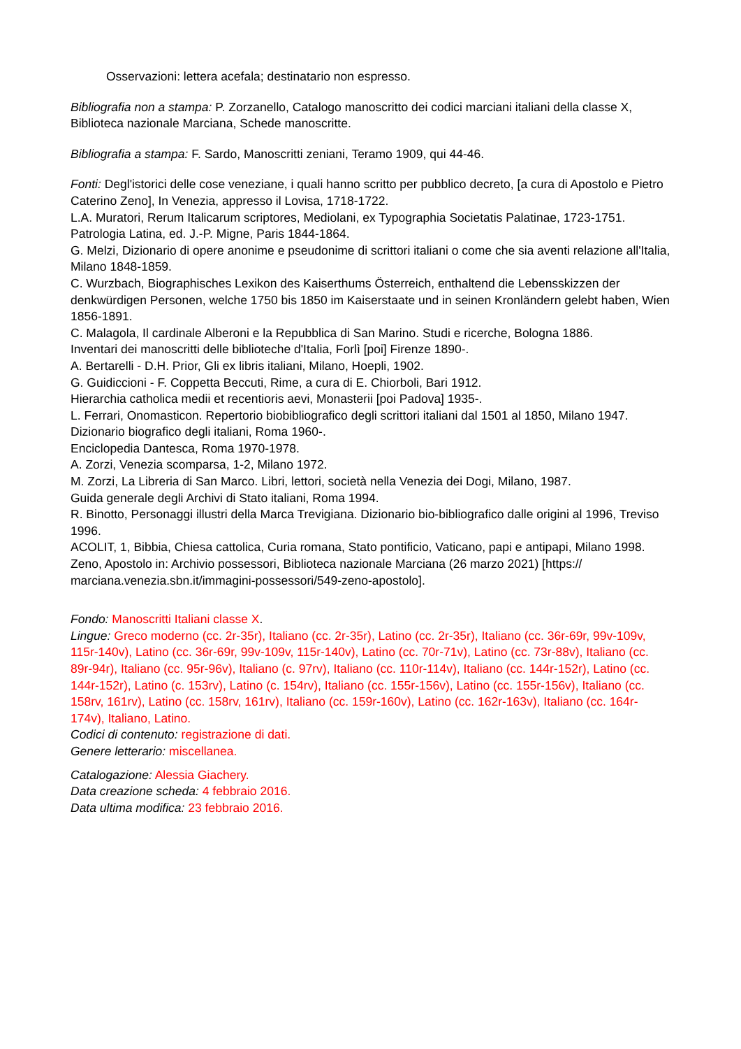Osservazioni: lettera acefala; destinatario non espresso.
Bibliografia non a stampa: P. Zorzanello, Catalogo manoscritto dei codici marciani italiani della classe X, Biblioteca nazionale Marciana, Schede manoscritte.
Bibliografia a stampa: F. Sardo, Manoscritti zeniani, Teramo 1909, qui 44-46.
Fonti: Degl'istorici delle cose veneziane, i quali hanno scritto per pubblico decreto, [a cura di Apostolo e Pietro Caterino Zeno], In Venezia, appresso il Lovisa, 1718-1722.
L.A. Muratori, Rerum Italicarum scriptores, Mediolani, ex Typographia Societatis Palatinae, 1723-1751.
Patrologia Latina, ed. J.-P. Migne, Paris 1844-1864.
G. Melzi, Dizionario di opere anonime e pseudonime di scrittori italiani o come che sia aventi relazione all'Italia, Milano 1848-1859.
C. Wurzbach, Biographisches Lexikon des Kaiserthums Österreich, enthaltend die Lebensskizzen der denkwürdigen Personen, welche 1750 bis 1850 im Kaiserstaate und in seinen Kronländern gelebt haben, Wien 1856-1891.
C. Malagola, Il cardinale Alberoni e la Repubblica di San Marino. Studi e ricerche, Bologna 1886.
Inventari dei manoscritti delle biblioteche d'Italia, Forlì [poi] Firenze 1890-.
A. Bertarelli - D.H. Prior, Gli ex libris italiani, Milano, Hoepli, 1902.
G. Guidiccioni - F. Coppetta Beccuti, Rime, a cura di E. Chiorboli, Bari 1912.
Hierarchia catholica medii et recentioris aevi, Monasterii [poi Padova] 1935-.
L. Ferrari, Onomasticon. Repertorio biobibliografico degli scrittori italiani dal 1501 al 1850, Milano 1947.
Dizionario biografico degli italiani, Roma 1960-.
Enciclopedia Dantesca, Roma 1970-1978.
A. Zorzi, Venezia scomparsa, 1-2, Milano 1972.
M. Zorzi, La Libreria di San Marco. Libri, lettori, società nella Venezia dei Dogi, Milano, 1987.
Guida generale degli Archivi di Stato italiani, Roma 1994.
R. Binotto, Personaggi illustri della Marca Trevigiana. Dizionario bio-bibliografico dalle origini al 1996, Treviso 1996.
ACOLIT, 1, Bibbia, Chiesa cattolica, Curia romana, Stato pontificio, Vaticano, papi e antipapi, Milano 1998.
Zeno, Apostolo in: Archivio possessori, Biblioteca nazionale Marciana (26 marzo 2021) [https:// marciana.venezia.sbn.it/immagini-possessori/549-zeno-apostolo].
Fondo: Manoscritti Italiani classe X.
Lingue: Greco moderno (cc. 2r-35r), Italiano (cc. 2r-35r), Latino (cc. 2r-35r), Italiano (cc. 36r-69r, 99v-109v, 115r-140v), Latino (cc. 36r-69r, 99v-109v, 115r-140v), Latino (cc. 70r-71v), Latino (cc. 73r-88v), Italiano (cc. 89r-94r), Italiano (cc. 95r-96v), Italiano (c. 97rv), Italiano (cc. 110r-114v), Italiano (cc. 144r-152r), Latino (cc. 144r-152r), Latino (c. 153rv), Latino (c. 154rv), Italiano (cc. 155r-156v), Latino (cc. 155r-156v), Italiano (cc. 158rv, 161rv), Latino (cc. 158rv, 161rv), Italiano (cc. 159r-160v), Latino (cc. 162r-163v), Italiano (cc. 164r-174v), Italiano, Latino.
Codici di contenuto: registrazione di dati.
Genere letterario: miscellanea.
Catalogazione: Alessia Giachery.
Data creazione scheda: 4 febbraio 2016.
Data ultima modifica: 23 febbraio 2016.